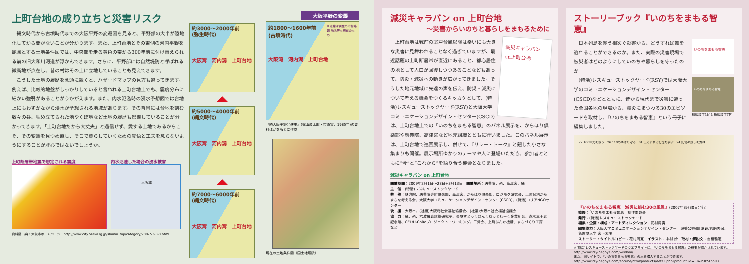上町台地の成り立ちと災害リスク
縄文時代から古墳時代までの大阪平野の変遷図を見ると、平野部の大半が陸地化してから間がないことが分かります。また、上町台地とその東側の河内平野を範囲とする土地条件図では、中央部を走る黄色の帯から300年前に付け替えられる前の旧大和川河道が浮かんできます。さらに、平野部には自然堤防と呼ばれる微高地が点在し、昔の村はその上に立地していることも見えてきます。
こうした土地の履歴を念頭に置くと、ハザードマップの見方も違ってきます。例えば、比較的地盤がしっかりしていると言われる上町台地上でも、震度分布に細かい強弱があることがうかがえます。また、内水氾濫時の浸水予想図では台地上にもわずかながら浸水が予想される地域があります。その背景には台地を刻む数々の谷、埋め立てられた池やくぼ地など土地の履歴も影響していることが分かってきます。「上町台地だから大丈夫」と過信せず、愛する土地であるからこそ、その変遷を見つめ直し、そこで暮らしていくための覚悟と工夫を怠らないようにすることが肝心ではないでしょうか。
上町断層帯地震で想定される震度
内水氾濫した場合の浸水被害
大阪城
資料図出典：大阪市ホームページ　http://www.city.osaka.lg.jp/shimin_top/category/700-7-3-0-0.html
約3000〜2000年前
(弥生時代)
大阪湾　河内潟　上町台地
約5000〜4000年前
(縄文時代)
大阪湾　河内潟　上町台地
約7000〜6000年前
(縄文時代)
大阪湾　河内湾　上町台地
大阪平野の変遷
※点線は現在の市街路図 地名等も現在のもの 約1800〜1600年前
(古墳時代)
大阪湾　河内湖　上町台地
『続大阪平野発達史』(梶山彦太郎・市原実、1985年)の資料ほかをもとに作成
現在の土地条件図（国土地理院）
減災キャラバン on 上町台地
〜災害からいのちと暮らしをまもるために
減災キャラバン
on上町台地
上町台地は戦前の室戸台風以降は幸いにも大きな災害に見舞われることなく過ぎていますが、最近話題の上町断層帯が直近にあること、都心居住の地として人口が回復しつつあることなどもあって、防災・減災への動きが広がってきました。そうした地元地域に先達の声を伝え、防災・減災について考える機会をつくるキッカケとして、(特活)レスキューストックヤード(RSY)と大阪大学コミュニケーションデザイン・センター(CSCD)は、上町台地上での「いのちをまもる智恵」のパネル展示を、からほり倶楽部や應典院、高津宮など地元組織とともに行いました。このパネル展示は、上町台地で巡回展示し、併せて、『リレー・トーク』と題した小さな集まりも開催。展示場所ゆかりのテーマや人に登場いただき、参加者とともに“今”と“これから”を語り合う機会となりました。
減災キャラバン on 上町台地
開催期間：2009年2月1日〜28日+3月13日　開催場所：應典院、萌、高津宮、練
主　催：(特活)レスキューストックヤード
共　催：應典院、應典院寺町倶楽部、高津宮、からほり倶楽部、ロジモク研究会、上町台地からまちを考える会、大阪大学コミュニケーションデザイン・センター(CSCD)、(特活)コリアNGOセンター
後　援：大阪市、(社福)大阪府社会福祉協議会、(社福)大阪市社会福祉協議会
協　力：練、萌、六波羅真建築研究室、長屋すとっくばんくねっとわーく企業組合、直木三十五記念館、CEL/U-CoRoプロジェクト・ワーキング、三帰会、上町ぶんか機構、まちづくり工房　など
ストーリーブック『いのちをまもる智恵』
いのちをまもる智恵
いのちをまもる智恵
初版装丁(上)と新版装丁(下)
「日本列島を襲う相次ぐ災害から、どうすれば難を逃れることができるのか。また、実際の災害現場で被災者はどのようにしていのちや暮らしを守ったのか」
(特活)レスキューストックヤード(RSY)では大阪大学のコミュニケーションデザイン・センター(CSCD)などとともに、昔から現代まで災害に遭った全国各地の現場から、減災にまつわる30のエピソードを取材し、『いのちをまもる智恵』という冊子に編集しました。
22 100年先を想う　26 119のゆばり守る　01 伝えられる記憶を学ぶ　24 記憶の残しを方は
『いのちをまもる智恵　減災に挑む30の風景』(2007年3月30日発行)
監修：「いのちをまもる智恵」制作委員会
発行：(特活)レスキューストックヤード
編集・企画・構成・アートディレクション：花村周寛
編集協力：大阪大学コミュニケーションデザイン・センター　渥美公秀/関 嘉寛/菅磨志保、名古屋大学 宮下太陽
ストーリー・タイトルコピー：花村周寛　イラスト：中村 妙　取材・解説文：吉椿雅道
※(特活)レスキューストックヤードのウエブサイトに、『いのちをまもる智恵』の概要が紹介されています。　http://www.rsy-nagoya.com/wisdom/
また、同サイトで、『いのちをまもる智恵』の本を購入することができます。
http://www.rsy-nagoya.com/eccube/html/products/detail.php?product_id=11&PHPSESSID